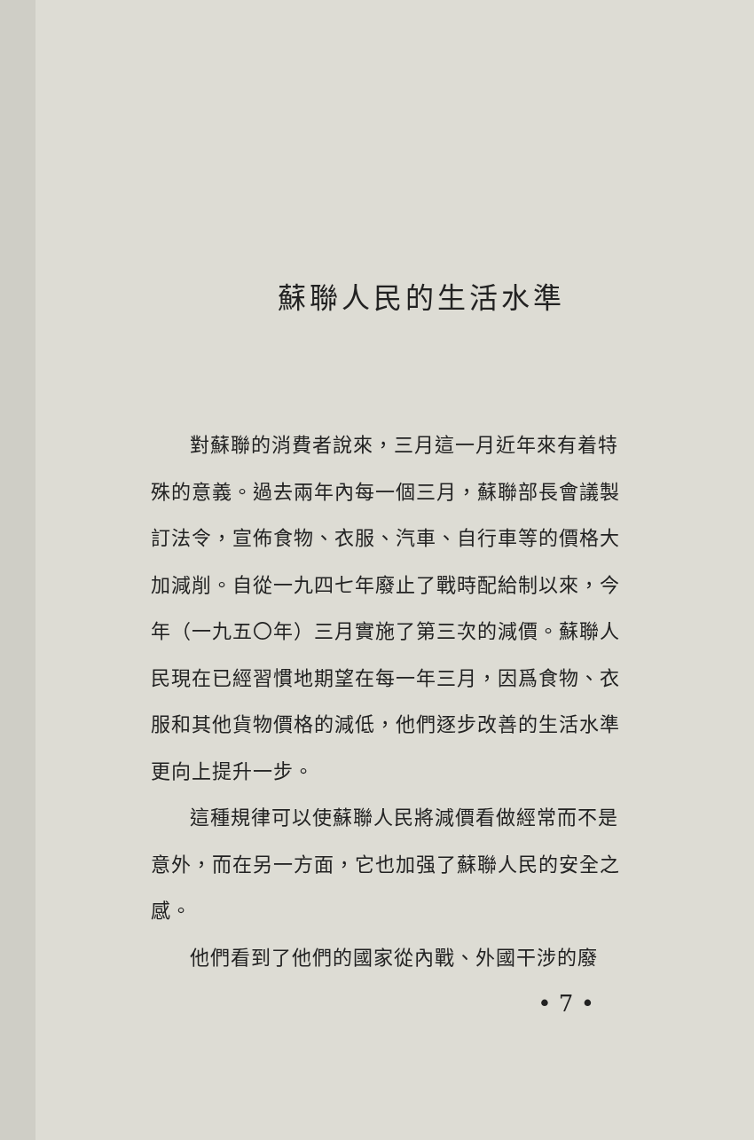蘇聯人民的生活水準
對蘇聯的消費者說來，三月這一月近年來有着特殊的意義。過去兩年內每一個三月，蘇聯部長會議製訂法令，宣佈食物、衣服、汽車、自行車等的價格大加減削。自從一九四七年廢止了戰時配給制以來，今年（一九五〇年）三月實施了第三次的減價。蘇聯人民現在已經習慣地期望在每一年三月，因爲食物、衣服和其他貨物價格的減低，他們逐步改善的生活水準更向上提升一步。
這種規律可以使蘇聯人民將減價看做經常而不是意外，而在另一方面，它也加强了蘇聯人民的安全之感。
他們看到了他們的國家從內戰、外國干涉的廢
• 7 •